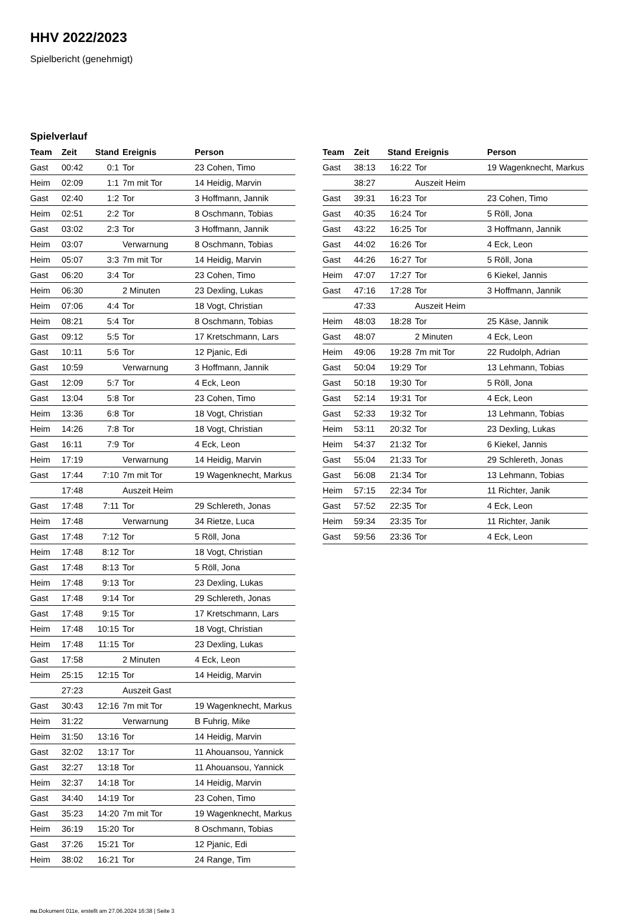HHV 2022/2023
Spielbericht (genehmigt)
Spielverlauf
| Team | Zeit | Stand | Ereignis | Person |
| --- | --- | --- | --- | --- |
| Gast | 00:42 | 0:1 | Tor | 23 Cohen, Timo |
| Heim | 02:09 | 1:1 | 7m mit Tor | 14 Heidig, Marvin |
| Gast | 02:40 | 1:2 | Tor | 3 Hoffmann, Jannik |
| Heim | 02:51 | 2:2 | Tor | 8 Oschmann, Tobias |
| Gast | 03:02 | 2:3 | Tor | 3 Hoffmann, Jannik |
| Heim | 03:07 | | Verwarnung | 8 Oschmann, Tobias |
| Heim | 05:07 | 3:3 | 7m mit Tor | 14 Heidig, Marvin |
| Gast | 06:20 | 3:4 | Tor | 23 Cohen, Timo |
| Heim | 06:30 | | 2 Minuten | 23 Dexling, Lukas |
| Heim | 07:06 | 4:4 | Tor | 18 Vogt, Christian |
| Heim | 08:21 | 5:4 | Tor | 8 Oschmann, Tobias |
| Gast | 09:12 | 5:5 | Tor | 17 Kretschmann, Lars |
| Gast | 10:11 | 5:6 | Tor | 12 Pjanic, Edi |
| Gast | 10:59 | | Verwarnung | 3 Hoffmann, Jannik |
| Gast | 12:09 | 5:7 | Tor | 4 Eck, Leon |
| Gast | 13:04 | 5:8 | Tor | 23 Cohen, Timo |
| Heim | 13:36 | 6:8 | Tor | 18 Vogt, Christian |
| Heim | 14:26 | 7:8 | Tor | 18 Vogt, Christian |
| Gast | 16:11 | 7:9 | Tor | 4 Eck, Leon |
| Heim | 17:19 | | Verwarnung | 14 Heidig, Marvin |
| Gast | 17:44 | 7:10 | 7m mit Tor | 19 Wagenknecht, Markus |
| | 17:48 | | Auszeit Heim | |
| Gast | 17:48 | 7:11 | Tor | 29 Schlereth, Jonas |
| Heim | 17:48 | | Verwarnung | 34 Rietze, Luca |
| Gast | 17:48 | 7:12 | Tor | 5 Röll, Jona |
| Heim | 17:48 | 8:12 | Tor | 18 Vogt, Christian |
| Gast | 17:48 | 8:13 | Tor | 5 Röll, Jona |
| Heim | 17:48 | 9:13 | Tor | 23 Dexling, Lukas |
| Gast | 17:48 | 9:14 | Tor | 29 Schlereth, Jonas |
| Gast | 17:48 | 9:15 | Tor | 17 Kretschmann, Lars |
| Heim | 17:48 | 10:15 | Tor | 18 Vogt, Christian |
| Heim | 17:48 | 11:15 | Tor | 23 Dexling, Lukas |
| Gast | 17:58 | | 2 Minuten | 4 Eck, Leon |
| Heim | 25:15 | 12:15 | Tor | 14 Heidig, Marvin |
| | 27:23 | | Auszeit Gast | |
| Gast | 30:43 | 12:16 | 7m mit Tor | 19 Wagenknecht, Markus |
| Heim | 31:22 | | Verwarnung | B Fuhrig, Mike |
| Heim | 31:50 | 13:16 | Tor | 14 Heidig, Marvin |
| Gast | 32:02 | 13:17 | Tor | 11 Ahouansou, Yannick |
| Gast | 32:27 | 13:18 | Tor | 11 Ahouansou, Yannick |
| Heim | 32:37 | 14:18 | Tor | 14 Heidig, Marvin |
| Gast | 34:40 | 14:19 | Tor | 23 Cohen, Timo |
| Gast | 35:23 | 14:20 | 7m mit Tor | 19 Wagenknecht, Markus |
| Heim | 36:19 | 15:20 | Tor | 8 Oschmann, Tobias |
| Gast | 37:26 | 15:21 | Tor | 12 Pjanic, Edi |
| Heim | 38:02 | 16:21 | Tor | 24 Range, Tim |
| Team | Zeit | Stand | Ereignis | Person |
| --- | --- | --- | --- | --- |
| Gast | 38:13 | 16:22 | Tor | 19 Wagenknecht, Markus |
| | 38:27 | | Auszeit Heim | |
| Gast | 39:31 | 16:23 | Tor | 23 Cohen, Timo |
| Gast | 40:35 | 16:24 | Tor | 5 Röll, Jona |
| Gast | 43:22 | 16:25 | Tor | 3 Hoffmann, Jannik |
| Gast | 44:02 | 16:26 | Tor | 4 Eck, Leon |
| Gast | 44:26 | 16:27 | Tor | 5 Röll, Jona |
| Heim | 47:07 | 17:27 | Tor | 6 Kiekel, Jannis |
| Gast | 47:16 | 17:28 | Tor | 3 Hoffmann, Jannik |
| | 47:33 | | Auszeit Heim | |
| Heim | 48:03 | 18:28 | Tor | 25 Käse, Jannik |
| Gast | 48:07 | | 2 Minuten | 4 Eck, Leon |
| Heim | 49:06 | 19:28 | 7m mit Tor | 22 Rudolph, Adrian |
| Gast | 50:04 | 19:29 | Tor | 13 Lehmann, Tobias |
| Gast | 50:18 | 19:30 | Tor | 5 Röll, Jona |
| Gast | 52:14 | 19:31 | Tor | 4 Eck, Leon |
| Gast | 52:33 | 19:32 | Tor | 13 Lehmann, Tobias |
| Heim | 53:11 | 20:32 | Tor | 23 Dexling, Lukas |
| Heim | 54:37 | 21:32 | Tor | 6 Kiekel, Jannis |
| Gast | 55:04 | 21:33 | Tor | 29 Schlereth, Jonas |
| Gast | 56:08 | 21:34 | Tor | 13 Lehmann, Tobias |
| Heim | 57:15 | 22:34 | Tor | 11 Richter, Janik |
| Gast | 57:52 | 22:35 | Tor | 4 Eck, Leon |
| Heim | 59:34 | 23:35 | Tor | 11 Richter, Janik |
| Gast | 59:56 | 23:36 | Tor | 4 Eck, Leon |
nu.Dokument 011e, erstellt am 27.06.2024 16:38 | Seite 3